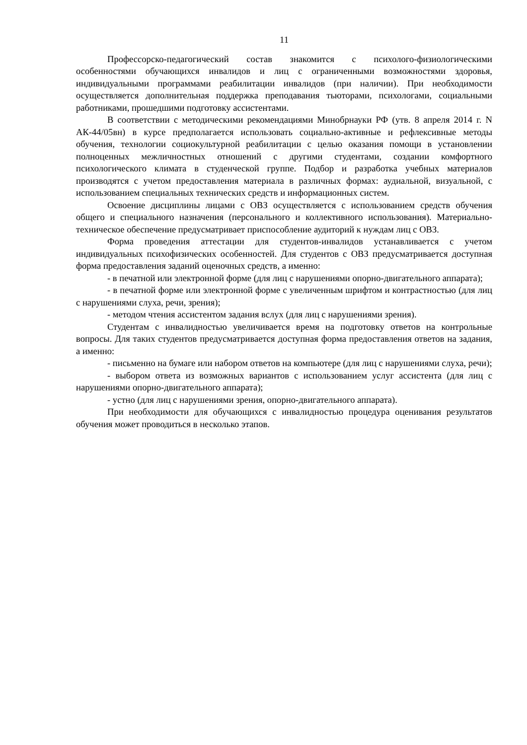11
Профессорско-педагогический состав знакомится с психолого-физиологическими особенностями обучающихся инвалидов и лиц с ограниченными возможностями здоровья, индивидуальными программами реабилитации инвалидов (при наличии). При необходимости осуществляется дополнительная поддержка преподавания тьюторами, психологами, социальными работниками, прошедшими подготовку ассистентами.
В соответствии с методическими рекомендациями Минобрнауки РФ (утв. 8 апреля 2014 г. N АК-44/05вн) в курсе предполагается использовать социально-активные и рефлексивные методы обучения, технологии социокультурной реабилитации с целью оказания помощи в установлении полноценных межличностных отношений с другими студентами, создании комфортного психологического климата в студенческой группе. Подбор и разработка учебных материалов производятся с учетом предоставления материала в различных формах: аудиальной, визуальной, с использованием специальных технических средств и информационных систем.
Освоение дисциплины лицами с ОВЗ осуществляется с использованием средств обучения общего и специального назначения (персонального и коллективного использования). Материально-техническое обеспечение предусматривает приспособление аудиторий к нуждам лиц с ОВЗ.
Форма проведения аттестации для студентов-инвалидов устанавливается с учетом индивидуальных психофизических особенностей. Для студентов с ОВЗ предусматривается доступная форма предоставления заданий оценочных средств, а именно:
- в печатной или электронной форме (для лиц с нарушениями опорно-двигательного аппарата);
- в печатной форме или электронной форме с увеличенным шрифтом и контрастностью (для лиц с нарушениями слуха, речи, зрения);
- методом чтения ассистентом задания вслух (для лиц с нарушениями зрения).
Студентам с инвалидностью увеличивается время на подготовку ответов на контрольные вопросы. Для таких студентов предусматривается доступная форма предоставления ответов на задания, а именно:
- письменно на бумаге или набором ответов на компьютере (для лиц с нарушениями слуха, речи);
- выбором ответа из возможных вариантов с использованием услуг ассистента (для лиц с нарушениями опорно-двигательного аппарата);
- устно (для лиц с нарушениями зрения, опорно-двигательного аппарата).
При необходимости для обучающихся с инвалидностью процедура оценивания результатов обучения может проводиться в несколько этапов.